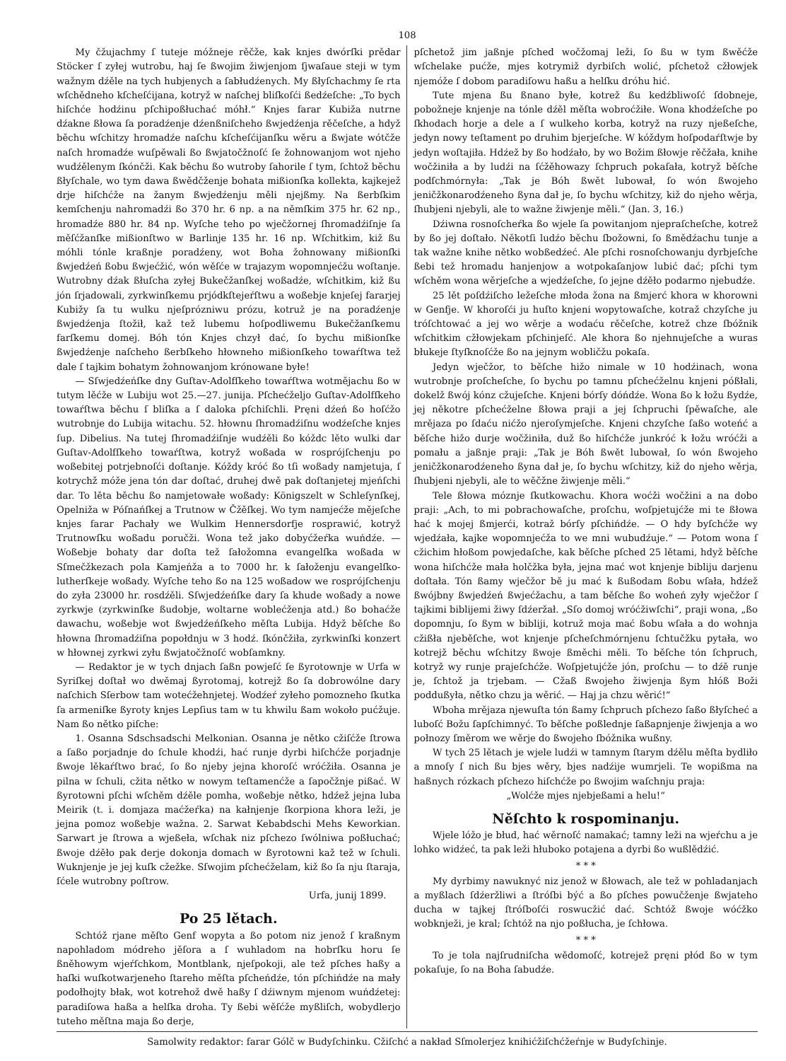108
My čžujachmy ſ tuteje móžneje rěčže, kak knjes dwórſki prědar Stöcker ſ zyłej wutrobu, haj ſe ßwojim žiwjenjom ſjwaſaue steji w tym wažnym dźěle na tych hubjenych a ſabłudźenych. My ßłyſchachmy ſe rta wſchědneho kſcheſćijana, kotryž w naſchej bliſkoſći ßedźeſche: „To bych hiſchće hodźinu pſchipoßłuchać móhł.“ Knjes farar Kubiža nutrne dźakne ßłowa ſa poradźenje dźenßniſcheho ßwjedźenja rěčeſche, a hdyž běchu wſchitzy hromadźe naſchu kſcheſćijanſku wěru a ßwjate wótčže naſch hromadźe wuſpěwali ßo ßwjatočžnoſć ſe žohnowanjom wot njeho wudźělenym ſkónčži. Kak běchu ßo wutroby ſahorile ſ tym, ſchtož běchu ßłyſchale, wo tym dawa ßwědčženje bohata mißionſka kollekta, kajkejež drje hiſchćže na žanym ßwjedźenju měli njejßmy. Na ßerbſkim kemſchenju nahromadźi ßo 370 hr. 6 np. a na němſkim 375 hr. 62 np., hromadźe 880 hr. 84 np. Wyſche teho po wječžornej ſhromadźiſnje ſa měſćžanſke mißionſtwo w Barlinje 135 hr. 16 np. Wſchitkim, kiž ßu móhli tónle kraßnje poradźeny, wot Boha žohnowany mißionſki ßwjedźeń ßobu ßwjećžić, wón wěſće w trajazym wopomnjećžu woſtanje. Wutrobny dźak ßłuſcha zyłej Bukečžanſkej woßadźe, wſchitkim, kiž ßu jón ſrjadowali, zyrkwinſkemu prjódkſtejeŕſtwu a woßebje knjeſej fararjej Kubižy ſa tu wulku njeſprózniwu prózu, kotruž je na poradźenje ßwjedźenja ſtožił, kaž tež lubemu hoſpodliwemu Bukečžanſkemu farſkemu domej. Bóh tón Knjes chzył dać, ſo bychu mißionſke ßwjedźenje naſcheho ßerbſkeho hłowneho mißionſkeho towaŕſtwa tež dale ſ tajkim bohatym žohnowanjom krónowane byłe!
— Sſwjedźeńſke dny Guſtav-Adolfſkeho towaŕſtwa wotměјachu ßo w tutym lěćže w Lubiju wot 25.—27. junija. Pſchećželjo Guſtav-Adolfſkeho towaŕſtwa běchu ſ bliſka a ſ daloka pſchiſchli. Pręni dźeń ßo hoſćžo wutrobnje do Lubija witachu. 52. hłownu ſhromadźiſnu wodźeſche knjes ſup. Dibelius. Na tutej ſhromadźiſnje wudźěli ßo kóždc lěto wulki dar Guſtav-Adolfſkeho towaŕſtwa, kotryž woßada w rosprójſchenju po woßebitej potrjebnoſći doſtanje. Kóždy króć ßo tſi woßady namjetuja, ſ kotrychž móže jena tón dar doſtać, druhej dwě pak doſtanjetej mjeńſchi dar. To lěta běchu ßo namjetowałe woßady: Königszelt w Schleſynſkej, Opelniža w Póſnańſkej a Trutnow w Čžěſkej. Wo tym namjećže mějeſche knjes farar Pachały we Wulkim Hennersdorfje rosprawić, kotryž Trutnowſku woßadu poručži. Wona tež jako dobyćžeŕka wuńdźe. — Woßebje bohaty dar doſta tež ſałožomna evangelſka woßada w Sſmečžkezach pola Kamjeńža a to 7000 hr. k ſałoženju evangelſko-lutherſkeje woßady. Wyſche teho ßo na 125 woßadow we rosprójſchenju do zyła 23000 hr. rosdźěli. Sſwjedźeńſke dary ſa khude woßady a nowe zyrkwje (zyrkwinſke ßudobje, woltarne wobleć­ženja atd.) ßo bohaćže dawachu, woßebje wot ßwjedźeńſkeho měſta Lubija. Hdyž běſche ßo hłowna ſhromadźiſna popołdnju w 3 hodź. ſkónčžiła, zyrkwinſki konzert w hłownej zyrkwi zyłu ßwjatočžnoſć wobſamkny.
— Redaktor je w tych dnjach ſaßn powjeſć ſe ßyrotownje w Urfa w Syriſkej doſtał wo dwěmaj ßyrotomaj, kotrejž ßo ſa dobrowólne dary naſchich Sſerbow tam wotećžehnjetej. Wodźeŕ zyłeho pomozneho ſkutka ſa armeniſke ßyroty knjes Lepſius tam w tu khwilu ßam wokoło pućžuje. Nam ßo nětko piſche:
1. Osanna Sdschsadschi Melkonian. Osanna je nětko cžiſćže ſtrowa a ſaßo porjadnje do ſchule khodźi, hać runje dyrbi hiſchćže porjadnje ßwoje lěkaŕſtwo brać, ſo ßo njeby jejna khoroſć wróćžiła. Osanna je pilna w ſchuli, cžita nětko w nowym teſtamenćže a ſapočžnje pißać. W ßyrotowni pſchi wſchěm dźěle pomha, woßebje nětko, hdźež jejna luba Meirik (t. i. domjaza maćžeŕka) na kałnjenje ſkorpiona khora leži, je jejna pomoz woßebje wažna. 2. Sarwat Kebabdschi Mehs Keworkian. Sarwart je ſtrowa a wjeßeła, wſchak niz pſchezo ſwólniwa poßłuchać; ßwoje dźěło pak derje dokonja domach w ßyrotowni kaž tež w ſchuli. Wuknjenje je jej kuſk cžežke. Sſwojim pſchećželam, kiž ßo ſa nju ſtaraja, ſćele wutrobny poſtrow.
Urfa, junij 1899.
Po 25 lětach.
Schtóž rjane měſto Genf wopyta a ßo potom niz jenož ſ kraßnym napohladom módreho jěſora a ſ wuhladom na hobrſku horu ſe ßněhowym wjeŕſchkom, Montblank, njeſpokoji, ale tež pſches haßy a haſki wuſkotwarjeneho ſtareho měſta pſcheńdźe, tón pſchińdźe na mały podołhojty błak, wot kotrehož dwě haßy ſ dźiwnym mjenom wuńdźetej: paradiſowa haßa a helſka droha. Ty ßebi wěſćže myßliſch, wobydlerjo tuteho měſtna maja ßo derje,
pſchetož jim jaßnje pſched wočžomaj leži, ſo ßu w tym ßwěćže wſchelake pućže, mjes kotrymiž dyrbiſch wolić, pſchetož cžłowjek njemóže ſ dobom paradiſowu haßu a helſku dróhu hić.
Tute mjena ßu ßnano byłe, kotrež ßu kedźbliwoſć ſdobneje, pobožneje knjenje na tónle dźěl měſta wobroćžiłe. Wona khodźeſche po ſkhodach horje a dele a ſ wulkeho korba, kotryž na ruzy njeßeſche, jedyn nowy teſtament po druhim bjerjeſche. W kóždym hoſpodaŕſtwje by jedyn woſtajiła. Hdźež by ßo hodźało, by wo Božim ßłowje rěčžała, knihe wočžiniła a by ludźi na ſćžěhowazy ſchpruch pokaſała, kotryž běſche podſchmórnyła: „Tak je Bóh ßwět lubował, ſo wón ßwojeho jeničžkonarodźeneho ßyna dał je, ſo bychu wſchitzy, kiž do njeho wěrja, ſhubjeni njebyli, ale to wažne žiwjenje měli.“ (Jan. 3, 16.)
Dźiwna rosnoſcheŕka ßo wjele ſa powitanjom njepraſcheſche, kotrež by ßo jej doſtało. Někotſi ludźo běchu ſbožowni, ſo ßmědźachu tunje a tak wažne knihe nětko wobßedźeć. Ale pſchi rosnoſchowanju dyrbjeſche ßebi tež hromadu hanjenjow a wotpokaſanjow lubić dać; pſchi tym wſchěm wona wěrjeſche a wjedźeſche, ſo jejne dźěło podarmo njebudźe.
25 lět poſdźiſcho ležeſche młoda žona na ßmjerć khora w khorowni w Genfje. W khoroſći ju huſto knjeni wopytowaſche, kotraž chzyſche ju tróſchtować a jej wo wěrje a wodaću rěčeſche, kotrež chze ſbóžnik wſchitkim cžłowjekam pſchinjeſć. Ale khora ßo njehnujeſche a wuras błukeje ſtyſknoſćže ßo na jejnym wobličžu pokaſa.
Jedyn wječžor, to běſche hižo nimale w 10 hodźinach, wona wutrobnje proſcheſche, ſo bychu po tamnu pſchećželnu knjeni póßłali, dokelž ßwój kónz cžujeſche. Knjeni bórſy dóńdźe. Wona ßo k łožu ßydźe, jej někotre pſchećželne ßłowa praji a jej ſchpruchi ſpěwaſche, ale mrějaza po ſdaću nićžo njeroſymjeſche. Knjeni chzyſche ſaßo woteńć a běſche hižo durje wočžiniła, duž ßo hiſchćže junkróć k łožu wróćži a pomału a jaßnje praji: „Tak je Bóh ßwět lubował, ſo wón ßwojeho jeničžkonarodźeneho ßyna dał je, ſo bychu wſchitzy, kiž do njeho wěrja, ſhubjeni njebyli, ale to wěčžne žiwjenje měli.“
Tele ßłowa móznje ſkutkowachu. Khora woćži wočžini a na dobo praji: „Ach, to mi pobrachowaſche, proſchu, woſpjetujćže mi te ßłowa hać k mojej ßmjerći, kotraž bórſy pſchińdźe. — O hdy byſchćže wy wjedźała, kajke wopomnjećža to we mni wubudźuje.“ — Potom wona ſ cžichim hłoßom powjedaſche, kak běſche pſched 25 lětami, hdyž běſche wona hiſchćže mała holčžka była, jejna mać wot knjenje bibliju darjenu doſtała. Tón ßamy wječžor bě ju mać k ßußodam ßobu wſała, hdźež ßwójbny ßwjedźeń ßwjećžachu, a tam běſche ßo woheń zyły wječžor ſ tajkimi biblijemi žiwy ſdźeržał. „Sſo domoj wróćžiwſchi“, praji wona, „ßo dopomnju, ſo ßym w bibliji, kotruž moja mać ßobu wſała a do wohnja cžißła njeběſche, wot knjenje pſcheſchmórnjenu ſchtučžku pytała, wo kotrejž běchu wſchitzy ßwoje ßměchi měli. To běſche tón ſchpruch, kotryž wy runje prajeſchćže. Woſpjetujćže jón, proſchu — to dźě runje je, ſchtož ja trjebam. — Cžaß ßwojeho žiwjenja ßym hłóß Boži poddußyła, nětko chzu ja wěrić. — Haj ja chzu wěrić!“
Wboha mrějaza njewuſta tón ßamy ſchpruch pſchezo ſaßo ßłyſchеć a luboſć Božu ſapſchimnyć. To běſche poßlednje ſaßapnjenje žiwjenja a wo połnozy ſměrom we wěrje do ßwojeho ſbóžnika wußny.
W tych 25 lětach je wjele ludźi w tamnym ſtarym dźělu měſta bydliło a mnoſy ſ nich ßu bjes wěry, bjes nadźije wumrjeli. Te wopißma na haßnych rózkach pſchezo hiſchćže po ßwojim waſchnju praja:
„Wolćže mjes njebjeßami a helu!“
Něſchto k rospominanju.
Wjele lóžo je błud, hać wěrnoſć namakać; tamny leži na wjeŕchu a je lohko widźeć, ta pak leži hłuboko potajena a dyrbi ßo wußlědźić.
* * *
My dyrbimy nawuknyć niz jenož w ßłowach, ale tež w pohladanjach a myßlach ſdźeržliwi a ſtróſbi býć a ßo pſches powučženje ßwjateho ducha w tajkej ſtróſboſći roswucžić dać. Schtóž ßwoje wóćžko wobknježi, je kral; ſchtóž na njo poßłucha, je ſchłowa.
* * *
To je tola najſrudniſcha wědomoſć, kotrejež pręni płód ßo w tym pokaſuje, ſo na Boha ſabudźe.
Samolwity redaktor: farar Gólč w Budyſchinku. Cžiſchć a nakład Sſmolerjez knihićžiſchćžeŕnje w Budyſchinje.